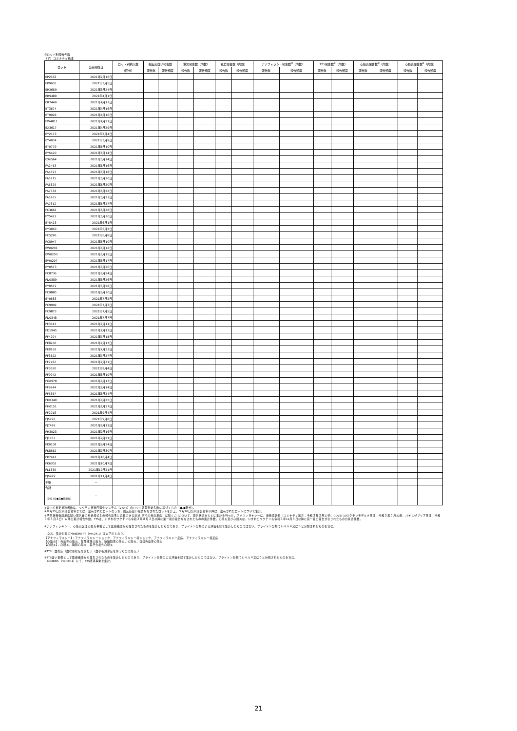⑦ロット別報告件数
（ア）コミナティ筋注
| ロット | 出荷開始日 | ロット別納入数 | 副反応疑い報告数 | | 重篤報告数（内数） | | 死亡報告数（内数） | | アナフィラシー報告数<sup>※</sup>（内数） | | TTS報告数<sup>※</sup>（内数） | | 心筋炎報告数<sup>※</sup>（内数） | | 心膜炎報告数<sup>※</sup>（内数） | |
| --- | --- | --- | --- | --- | --- | --- | --- | --- | --- | --- | --- | --- | --- | --- | --- | --- |
| | | （回分） | 報告数 | 報告頻度 | 報告数 | 報告頻度 | 報告数 | 報告頻度 | 報告数 | 報告頻度 | 報告数 | 報告頻度 | 報告数 | 報告頻度 | 報告数 | 報告頻度 |
| EP2163 | 2021年2月16日 | | | | | | | | | | | | | | | |
| EP9605 | 2021年3月5日 | | | | | | | | | | | | | | | |
| ER2659 | 2021年3月24日 | | | | | | | | | | | | | | | |
| ER9480 | 2021年4月1日 | | | | | | | | | | | | | | | |
| ER7449 | 2021年4月13日 | | | | | | | | | | | | | | | |
| ET3674 | 2021年4月16日 | | | | | | | | | | | | | | | |
| ET9096 | 2021年4月16日 | | | | | | | | | | | | | | | |
| EW4811 | 2021年4月21日 | | | | | | | | | | | | | | | |
| EX3617 | 2021年4月29日 | | | | | | | | | | | | | | | |
| EY2173 | 2021年5月4日 | | | | | | | | | | | | | | | |
| EY4834 | 2021年5月9日 | | | | | | | | | | | | | | | |
| EY0779 | 2021年5月10日 | | | | | | | | | | | | | | | |
| EY5420 | 2021年5月14日 | | | | | | | | | | | | | | | |
| EX6564 | 2021年5月14日 | | | | | | | | | | | | | | | |
| FA2453 | 2021年5月16日 | | | | | | | | | | | | | | | |
| FA4597 | 2021年5月18日 | | | | | | | | | | | | | | | |
| FA5715 | 2021年5月20日 | | | | | | | | | | | | | | | |
| FA5829 | 2021年5月20日 | | | | | | | | | | | | | | | |
| FA7338 | 2021年5月22日 | | | | | | | | | | | | | | | |
| FA5765 | 2021年5月23日 | | | | | | | | | | | | | | | |
| FA7812 | 2021年5月27日 | | | | | | | | | | | | | | | |
| FC3661 | 2021年5月28日 | | | | | | | | | | | | | | | |
| EY5422 | 2021年5月30日 | | | | | | | | | | | | | | | |
| EY5423 | 2021年6月1日 | | | | | | | | | | | | | | | |
| EY3860 | 2021年6月2日 | | | | | | | | | | | | | | | |
| FC5295 | 2021年6月8日 | | | | | | | | | | | | | | | |
| FC5947 | 2021年6月10日 | | | | | | | | | | | | | | | |
| EW0201 | 2021年6月12日 | | | | | | | | | | | | | | | |
| EW0203 | 2021年6月15日 | | | | | | | | | | | | | | | |
| EW0207 | 2021年6月17日 | | | | | | | | | | | | | | | |
| EY0573 | 2021年6月20日 | | | | | | | | | | | | | | | |
| FC8736 | 2021年6月24日 | | | | | | | | | | | | | | | |
| FD0889 | 2021年6月26日 | | | | | | | | | | | | | | | |
| EY0572 | 2021年6月28日 | | | | | | | | | | | | | | | |
| FC9880 | 2021年6月30日 | | | | | | | | | | | | | | | |
| EY0583 | 2021年7月2日 | | | | | | | | | | | | | | | |
| FC9909 | 2021年7月3日 | | | | | | | | | | | | | | | |
| FC9873 | 2021年7月5日 | | | | | | | | | | | | | | | |
| FD0348 | 2021年7月7日 | | | | | | | | | | | | | | | |
| FF0843 | 2021年7月11日 | | | | | | | | | | | | | | | |
| FD1945 | 2021年7月12日 | | | | | | | | | | | | | | | |
| FF4204 | 2021年7月15日 | | | | | | | | | | | | | | | |
| FE8206 | 2021年7月17日 | | | | | | | | | | | | | | | |
| FE8162 | 2021年7月23日 | | | | | | | | | | | | | | | |
| FF3622 | 2021年7月27日 | | | | | | | | | | | | | | | |
| FF2782 | 2021年7月31日 | | | | | | | | | | | | | | | |
| FF3620 | 2021年8月4日 | | | | | | | | | | | | | | | |
| FF9942 | 2021年8月10日 | | | | | | | | | | | | | | | |
| FG0978 | 2021年8月13日 | | | | | | | | | | | | | | | |
| FF9944 | 2021年8月14日 | | | | | | | | | | | | | | | |
| FF5357 | 2021年8月24日 | | | | | | | | | | | | | | | |
| FD0349 | 2021年8月25日 | | | | | | | | | | | | | | | |
| FH0151 | 2021年8月27日 | | | | | | | | | | | | | | | |
| FF2018 | 2021年9月4日 | | | | | | | | | | | | | | | |
| FJ5790 | 2021年9月8日 | | | | | | | | | | | | | | | |
| FJ7489 | 2021年9月11日 | | | | | | | | | | | | | | | |
| FH3023 | 2021年9月16日 | | | | | | | | | | | | | | | |
| FJ1763 | 2021年9月21日 | | | | | | | | | | | | | | | |
| FK0108 | 2021年9月24日 | | | | | | | | | | | | | | | |
| FK8562 | 2021年9月30日 | | | | | | | | | | | | | | | |
| FK7441 | 2021年10月4日 | | | | | | | | | | | | | | | |
| FK6302 | 2021年10月7日 | | | | | | | | | | | | | | | |
| FL1839 | 2021年10月21日 | | | | | | | | | | | | | | | |
| FJ5929 | 2021年11月4日 | | | | | | | | | | | | | | | |
| 不明 | － | | | | | | | | | | | | | | | |
| 合計 （2021年●月●日現在） | － | | | | | | | | | | | | | | | |
※表中の推定接種者数は、ワクチン接種円滑化システム（V-SYS）のロット番号別納入数に基づくもの（●/●時点）。
※８月25日合同部会資料までは、出荷されたロットのうち、副反応疑い報告がなされたロットを計上。９月10日合同部会資料以降は、出荷されたロットについて集計。
※予防接種後副反応疑い報告書の別紙様式１の報告基準に記載のある症状（「その他の反応」は除く。）について、報告状況をもとに集計を行った。アナフィラキシーは、接種開始日（コミナティ筋注：令和３年２月17日、COVID-19ワクチンモデルナ筋注：令和３年５月22日、バキスゼブリア筋注：令和３年８月３日）以降の累計報告件数。TTSは、いずれのワクチンも令和３年８月３日以降に第一報の報告がなされたものの累計件数。心筋炎及び心膜炎は、いずれのワクチンも令和３年12月６日以降に第一報の報告がなされたものの累計件数。
※アナフィラキシー、心筋炎又は心膜炎事例として医療機関から報告されたものを集計したものであり、ブライトン分類による評価を経て集計したものではない。ブライトン分類でレベル４又は５と分類されたものを含む。
　なお、集計対象のMedDRA PT（ver.24.1）は以下のとおり。
【アナフィラキシー】：アナフィラキシーショック、アナフィラキシー様ショック、アナフィラキシー反応、アナフィラキシー様反応
【心筋炎】：免疫性心筋炎、好酸球性心筋炎、巨細胞性心筋炎、心筋炎、自己免疫性心筋炎
【心膜炎】：心膜炎、胸膜心膜炎、自己免疫性心膜炎
※TTS：血栓症（血栓塞栓症を含む。）（血小板減少症を伴うものに限る。）
※TTS疑い事例として医療機関から報告されたものを集計したものであり、ブライトン分類による評価を経て集計したものではない。ブライトン分類でレベル４又は５と分類されたものを含む。
　MedDRA （ver.24.1）にて、TTS関連事象を集計。
21